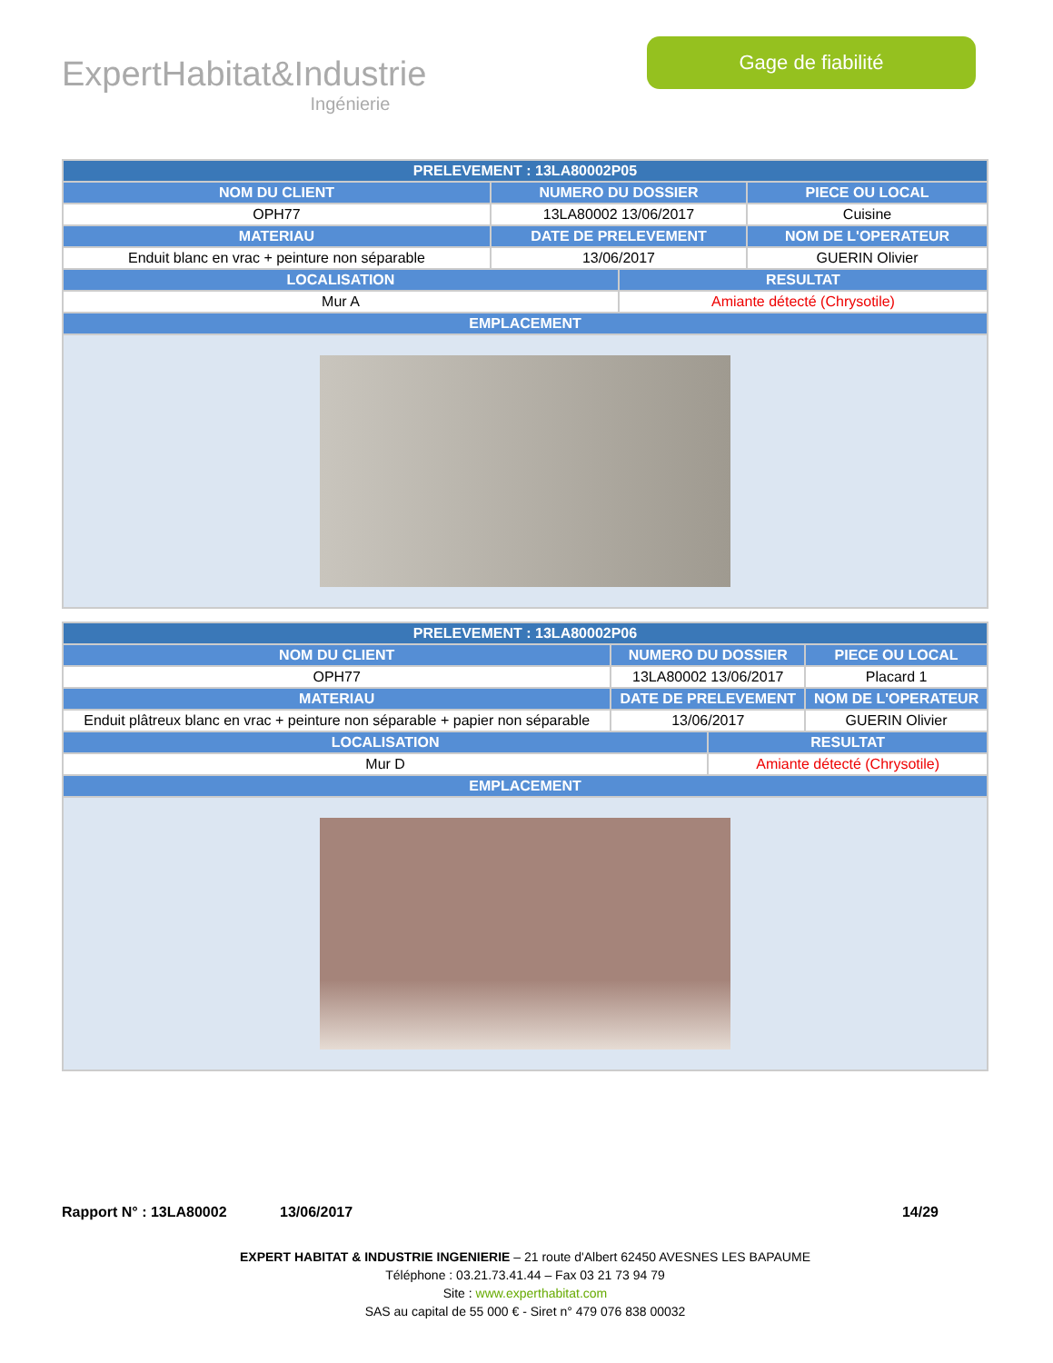ExpertHabitat&Industrie
Ingénierie
Gage de fiabilité
| PRELEVEMENT : 13LA80002P05 | | | |
| --- | --- | --- | --- |
| NOM DU CLIENT | NUMERO DU DOSSIER | | PIECE OU LOCAL |
| OPH77 | 13LA80002 13/06/2017 | | Cuisine |
| MATERIAU | DATE DE PRELEVEMENT | | NOM DE L'OPERATEUR |
| Enduit blanc en vrac + peinture non séparable | 13/06/2017 | | GUERIN Olivier |
| LOCALISATION | | RESULTAT | |
| Mur A | | Amiante détecté (Chrysotile) | |
| EMPLACEMENT | | | |
| PRELEVEMENT : 13LA80002P06 | | | |
| --- | --- | --- | --- |
| NOM DU CLIENT | NUMERO DU DOSSIER | | PIECE OU LOCAL |
| OPH77 | 13LA80002 13/06/2017 | | Placard 1 |
| MATERIAU | DATE DE PRELEVEMENT | | NOM DE L'OPERATEUR |
| Enduit plâtreux blanc en vrac + peinture non séparable + papier non séparable | 13/06/2017 | | GUERIN Olivier |
| LOCALISATION | | RESULTAT | |
| Mur D | | Amiante détecté (Chrysotile) | |
| EMPLACEMENT | | | |
Rapport N° : 13LA80002 13/06/2017 14/29
EXPERT HABITAT & INDUSTRIE INGENIERIE – 21 route d'Albert 62450 AVESNES LES BAPAUME
Téléphone : 03.21.73.41.44 – Fax 03 21 73 94 79
Site : www.experthabitat.com
SAS au capital de 55 000 € - Siret n° 479 076 838 00032